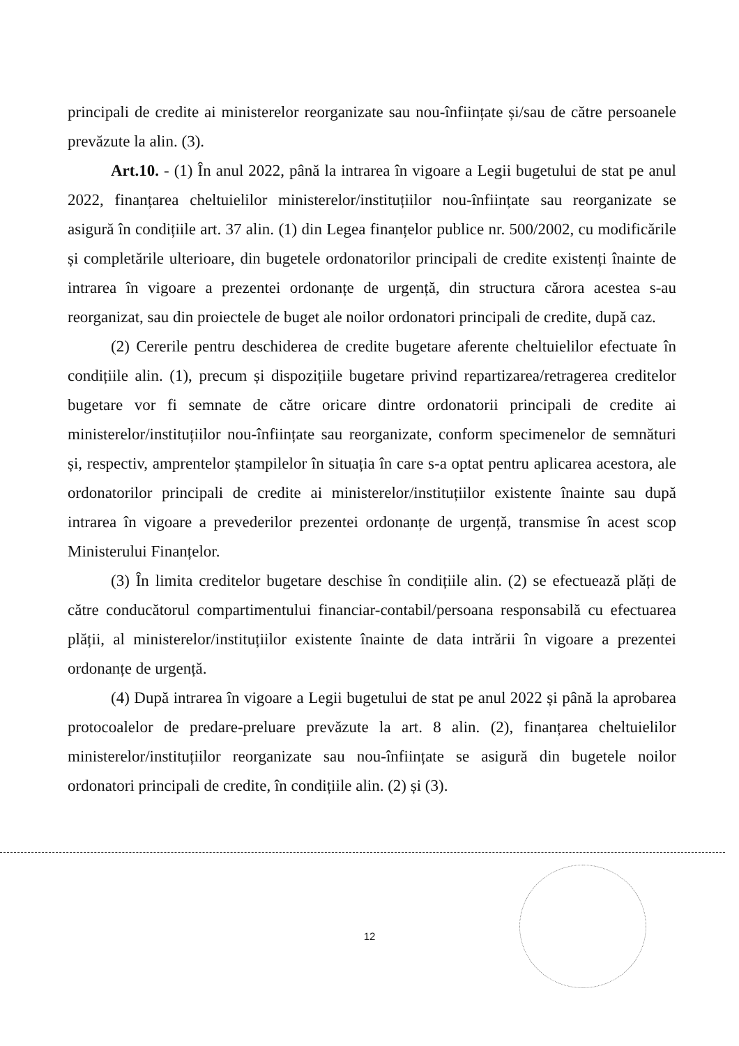principali de credite ai ministerelor reorganizate sau nou-înființate și/sau de către persoanele prevăzute la alin. (3).
Art.10. - (1) În anul 2022, până la intrarea în vigoare a Legii bugetului de stat pe anul 2022, finanțarea cheltuielilor ministerelor/instituțiilor nou-înființate sau reorganizate se asigură în condițiile art. 37 alin. (1) din Legea finanțelor publice nr. 500/2002, cu modificările și completările ulterioare, din bugetele ordonatorilor principali de credite existenți înainte de intrarea în vigoare a prezentei ordonanțe de urgență, din structura cărora acestea s-au reorganizat, sau din proiectele de buget ale noilor ordonatori principali de credite, după caz.
(2) Cererile pentru deschiderea de credite bugetare aferente cheltuielilor efectuate în condițiile alin. (1), precum și dispozițiile bugetare privind repartizarea/retragerea creditelor bugetare vor fi semnate de către oricare dintre ordonatorii principali de credite ai ministerelor/instituțiilor nou-înființate sau reorganizate, conform specimenelor de semnături și, respectiv, amprentelor ștampilelor în situația în care s-a optat pentru aplicarea acestora, ale ordonatorilor principali de credite ai ministerelor/instituțiilor existente înainte sau după intrarea în vigoare a prevederilor prezentei ordonanțe de urgență, transmise în acest scop Ministerului Finanțelor.
(3) În limita creditelor bugetare deschise în condițiile alin. (2) se efectuează plăți de către conducătorul compartimentului financiar-contabil/persoana responsabilă cu efectuarea plății, al ministerelor/instituțiilor existente înainte de data intrării în vigoare a prezentei ordonanțe de urgență.
(4) După intrarea în vigoare a Legii bugetului de stat pe anul 2022 și până la aprobarea protocoalelor de predare-preluare prevăzute la art. 8 alin. (2), finanțarea cheltuielilor ministerelor/instituțiilor reorganizate sau nou-înființate se asigură din bugetele noilor ordonatori principali de credite, în condițiile alin. (2) și (3).
12